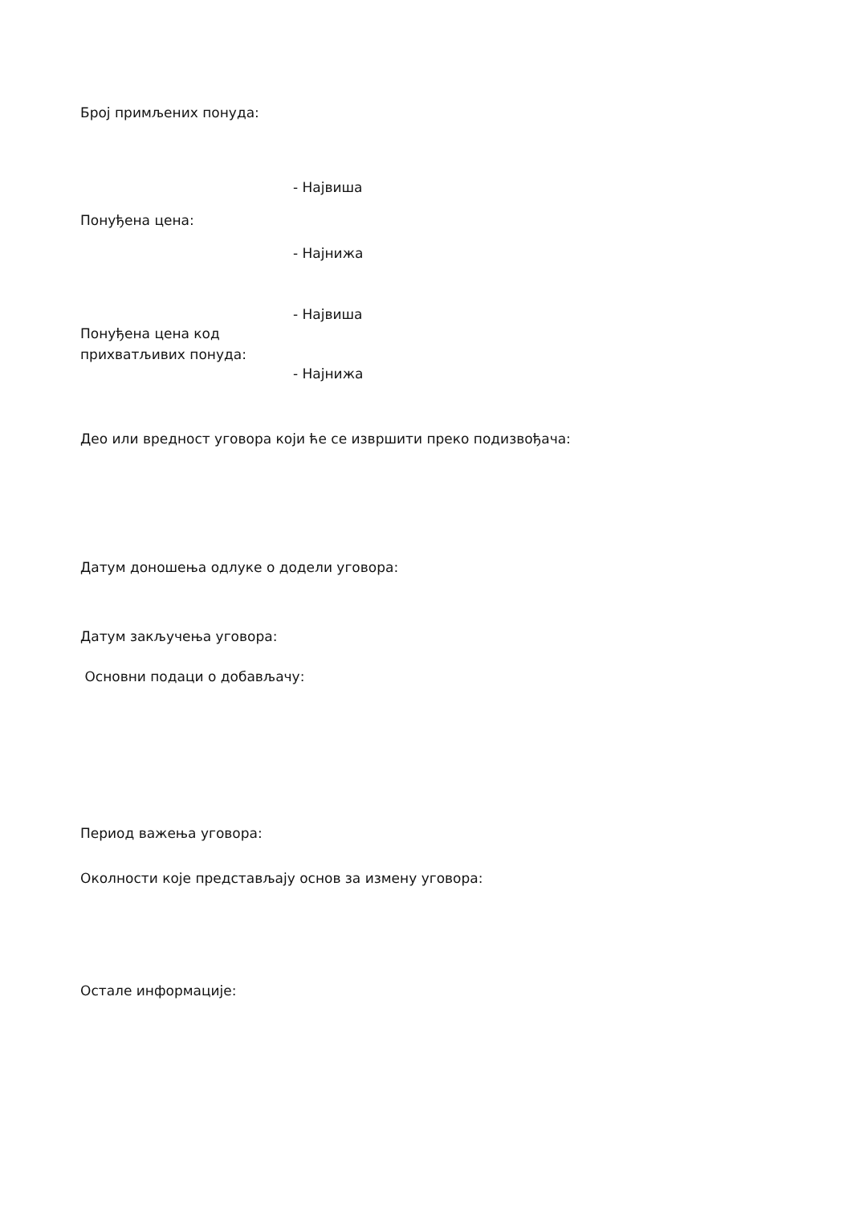Број примљених понуда:
Понуђена цена:
- Највиша
- Најнижа
Понуђена цена код прихватљивих понуда:
- Највиша
- Најнижа
Део или вредност уговора који ће се извршити преко подизвођача:
Датум доношења одлуке о додели уговора:
Датум закључења уговора:
Основни подаци о добављачу:
Период важења уговора:
Околности које представљају основ за измену уговора:
Остале информације: